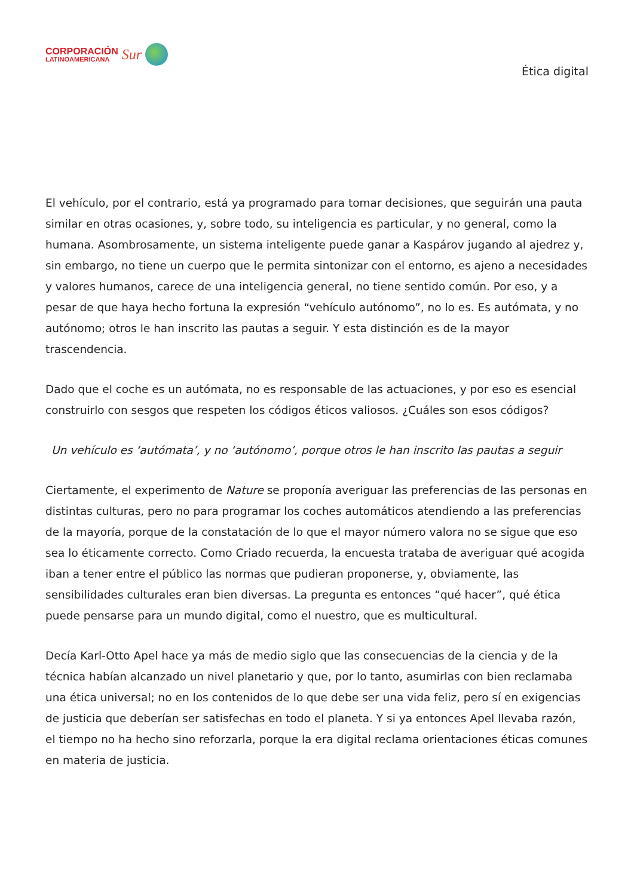CORPORACIÓN
LATINOAMERICANA
Sur
Ética digital
El vehículo, por el contrario, está ya programado para tomar decisiones, que seguirán una pauta similar en otras ocasiones, y, sobre todo, su inteligencia es particular, y no general, como la humana. Asombrosamente, un sistema inteligente puede ganar a Kaspárov jugando al ajedrez y, sin embargo, no tiene un cuerpo que le permita sintonizar con el entorno, es ajeno a necesidades y valores humanos, carece de una inteligencia general, no tiene sentido común. Por eso, y a pesar de que haya hecho fortuna la expresión “vehículo autónomo”, no lo es. Es autómata, y no autónomo; otros le han inscrito las pautas a seguir. Y esta distinción es de la mayor trascendencia.
Dado que el coche es un autómata, no es responsable de las actuaciones, y por eso es esencial construirlo con sesgos que respeten los códigos éticos valiosos. ¿Cuáles son esos códigos?
Un vehículo es ‘autómata’, y no ‘autónomo’, porque otros le han inscrito las pautas a seguir
Ciertamente, el experimento de Nature se proponía averiguar las preferencias de las personas en distintas culturas, pero no para programar los coches automáticos atendiendo a las preferencias de la mayoría, porque de la constatación de lo que el mayor número valora no se sigue que eso sea lo éticamente correcto. Como Criado recuerda, la encuesta trataba de averiguar qué acogida iban a tener entre el público las normas que pudieran proponerse, y, obviamente, las sensibilidades culturales eran bien diversas. La pregunta es entonces “qué hacer”, qué ética puede pensarse para un mundo digital, como el nuestro, que es multicultural.
Decía Karl-Otto Apel hace ya más de medio siglo que las consecuencias de la ciencia y de la técnica habían alcanzado un nivel planetario y que, por lo tanto, asumirlas con bien reclamaba una ética universal; no en los contenidos de lo que debe ser una vida feliz, pero sí en exigencias de justicia que deberían ser satisfechas en todo el planeta. Y si ya entonces Apel llevaba razón, el tiempo no ha hecho sino reforzarla, porque la era digital reclama orientaciones éticas comunes en materia de justicia.